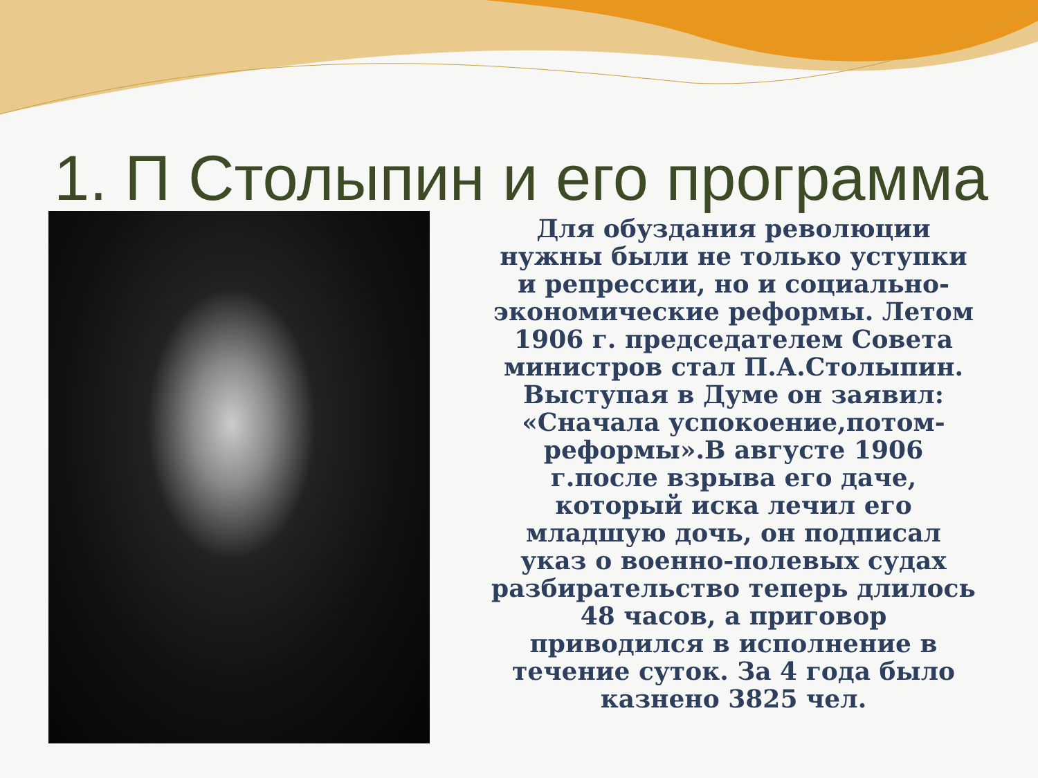1. П Столыпин и его программа
Для обуздания революции нужны были не только уступки и репрессии, но и социально-экономические реформы. Летом 1906 г. председателем Совета министров стал П.А.Столыпин. Выступая в Думе он заявил: «Сначала успокоение,потом- реформы».В августе 1906 г.после взрыва его даче, который иска лечил его младшую дочь, он подписал указ о военно-полевых судах разбирательство теперь длилось 48 часов, а приговор приводился в исполнение в течение суток. За 4 года было казнено 3825 чел.